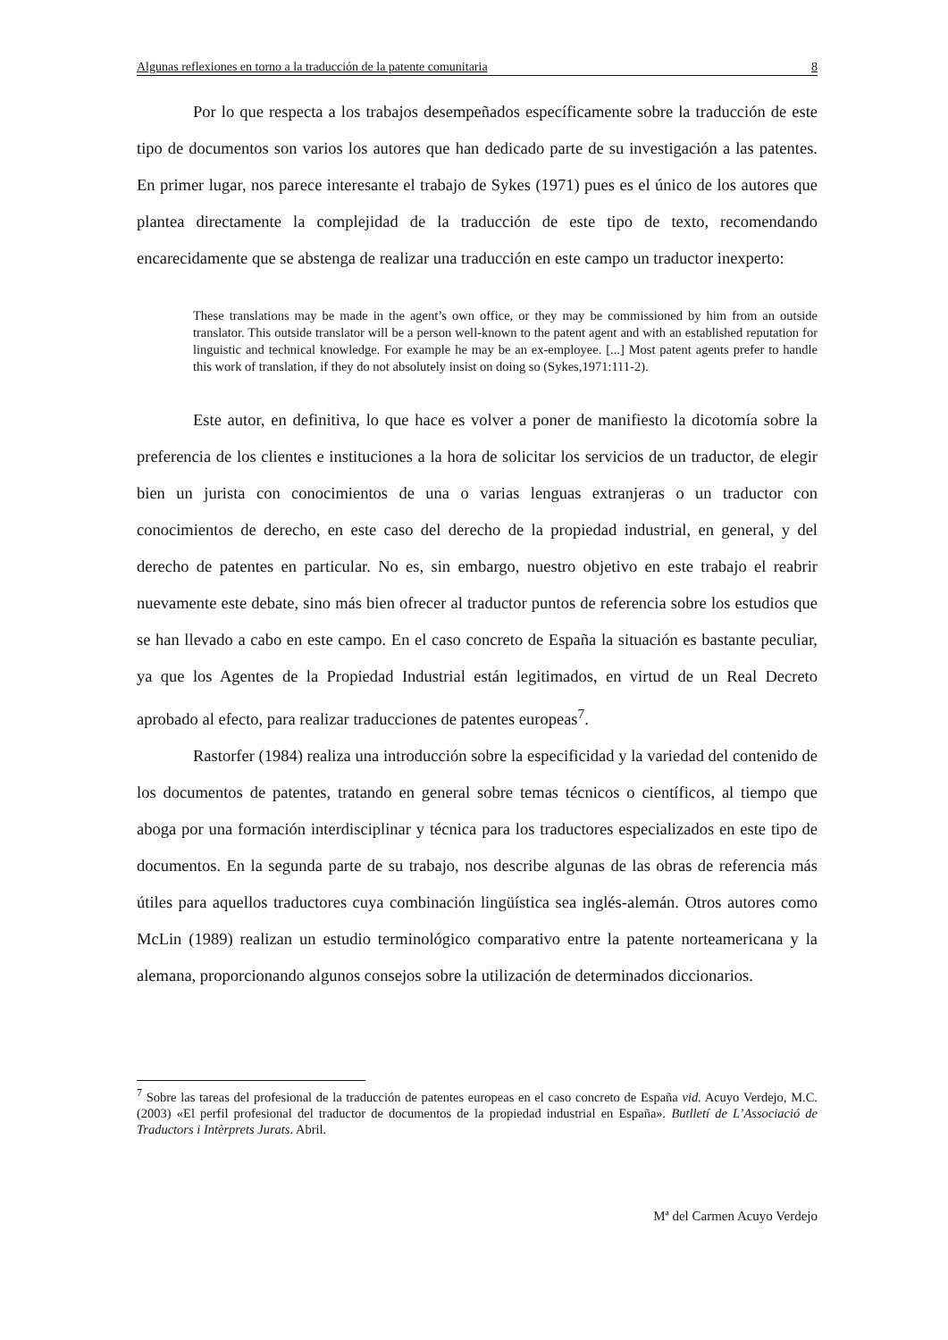Algunas reflexiones en torno a la traducción de la patente comunitaria 8
Por lo que respecta a los trabajos desempeñados específicamente sobre la traducción de este tipo de documentos son varios los autores que han dedicado parte de su investigación a las patentes. En primer lugar, nos parece interesante el trabajo de Sykes (1971) pues es el único de los autores que plantea directamente la complejidad de la traducción de este tipo de texto, recomendando encarecidamente que se abstenga de realizar una traducción en este campo un traductor inexperto:
These translations may be made in the agent’s own office, or they may be commissioned by him from an outside translator. This outside translator will be a person well-known to the patent agent and with an established reputation for linguistic and technical knowledge. For example he may be an ex-employee. [...] Most patent agents prefer to handle this work of translation, if they do not absolutely insist on doing so (Sykes,1971:111-2).
Este autor, en definitiva, lo que hace es volver a poner de manifiesto la dicotomía sobre la preferencia de los clientes e instituciones a la hora de solicitar los servicios de un traductor, de elegir bien un jurista con conocimientos de una o varias lenguas extranjeras o un traductor con conocimientos de derecho, en este caso del derecho de la propiedad industrial, en general, y del derecho de patentes en particular. No es, sin embargo, nuestro objetivo en este trabajo el reabrir nuevamente este debate, sino más bien ofrecer al traductor puntos de referencia sobre los estudios que se han llevado a cabo en este campo. En el caso concreto de España la situación es bastante peculiar, ya que los Agentes de la Propiedad Industrial están legitimados, en virtud de un Real Decreto aprobado al efecto, para realizar traducciones de patentes europeas<sup>7</sup>.
Rastorfer (1984) realiza una introducción sobre la especificidad y la variedad del contenido de los documentos de patentes, tratando en general sobre temas técnicos o científicos, al tiempo que aboga por una formación interdisciplinar y técnica para los traductores especializados en este tipo de documentos. En la segunda parte de su trabajo, nos describe algunas de las obras de referencia más útiles para aquellos traductores cuya combinación lingüística sea inglés-alemán. Otros autores como McLin (1989) realizan un estudio terminológico comparativo entre la patente norteamericana y la alemana, proporcionando algunos consejos sobre la utilización de determinados diccionarios.
<sup>7</sup> Sobre las tareas del profesional de la traducción de patentes europeas en el caso concreto de España vid. Acuyo Verdejo, M.C. (2003) «El perfil profesional del traductor de documentos de la propiedad industrial en España». Butlletí de L’Associació de Traductors i Intèrprets Jurats. Abril.
Mª del Carmen Acuyo Verdejo